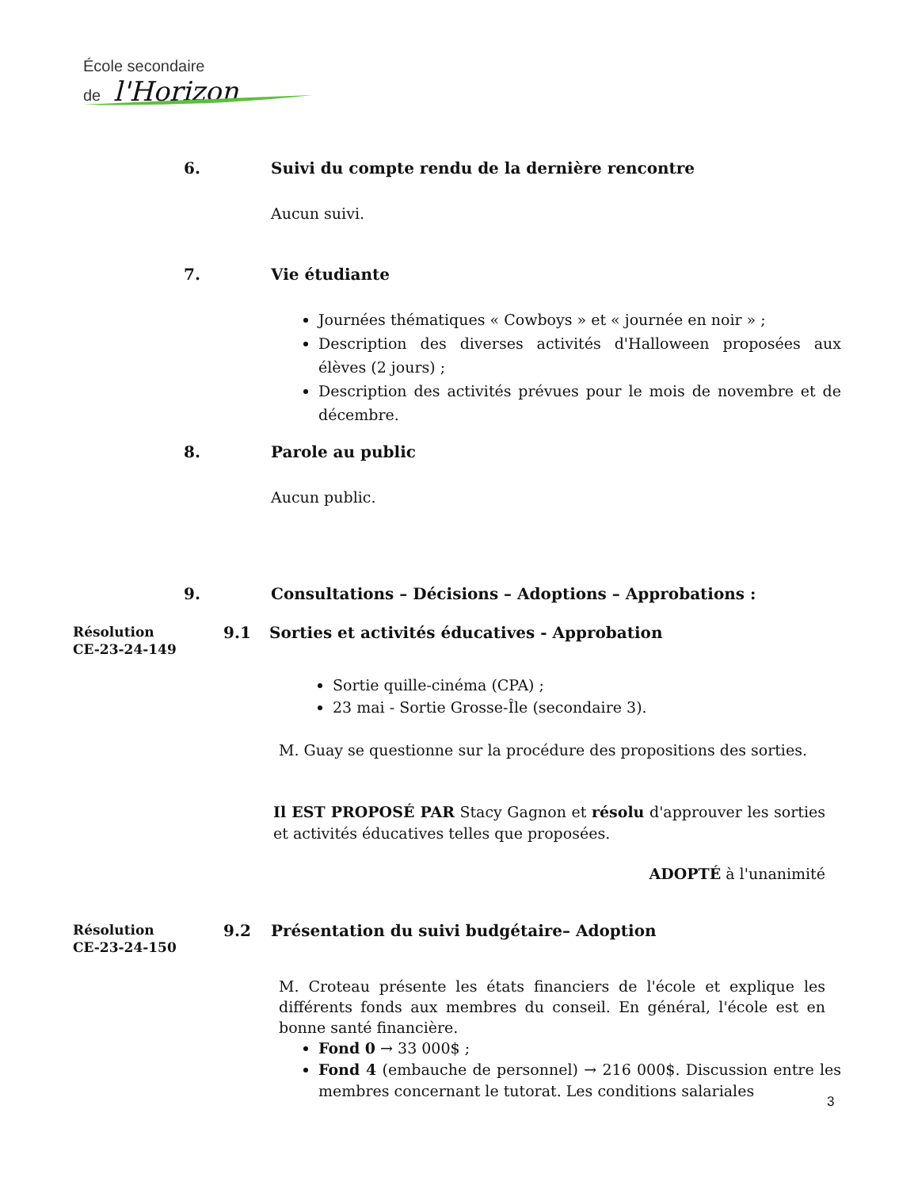École secondaire
de l'Horizon
6. Suivi du compte rendu de la dernière rencontre
Aucun suivi.
7. Vie étudiante
Journées thématiques « Cowboys » et « journée en noir » ;
Description des diverses activités d'Halloween proposées aux élèves (2 jours) ;
Description des activités prévues pour le mois de novembre et de décembre.
8. Parole au public
Aucun public.
9. Consultations – Décisions – Adoptions – Approbations :
Résolution
CE-23-24-149
9.1 Sorties et activités éducatives - Approbation
Sortie quille-cinéma (CPA) ;
23 mai - Sortie Grosse-Île (secondaire 3).
M. Guay se questionne sur la procédure des propositions des sorties.
Il EST PROPOSÉ PAR Stacy Gagnon et résolu d'approuver les sorties et activités éducatives telles que proposées.
ADOPTÉ à l'unanimité
Résolution
CE-23-24-150
9.2 Présentation du suivi budgétaire– Adoption
M. Croteau présente les états financiers de l'école et explique les différents fonds aux membres du conseil. En général, l'école est en bonne santé financière.
Fond 0 → 33 000$ ;
Fond 4 (embauche de personnel) → 216 000$. Discussion entre les membres concernant le tutorat. Les conditions salariales
3